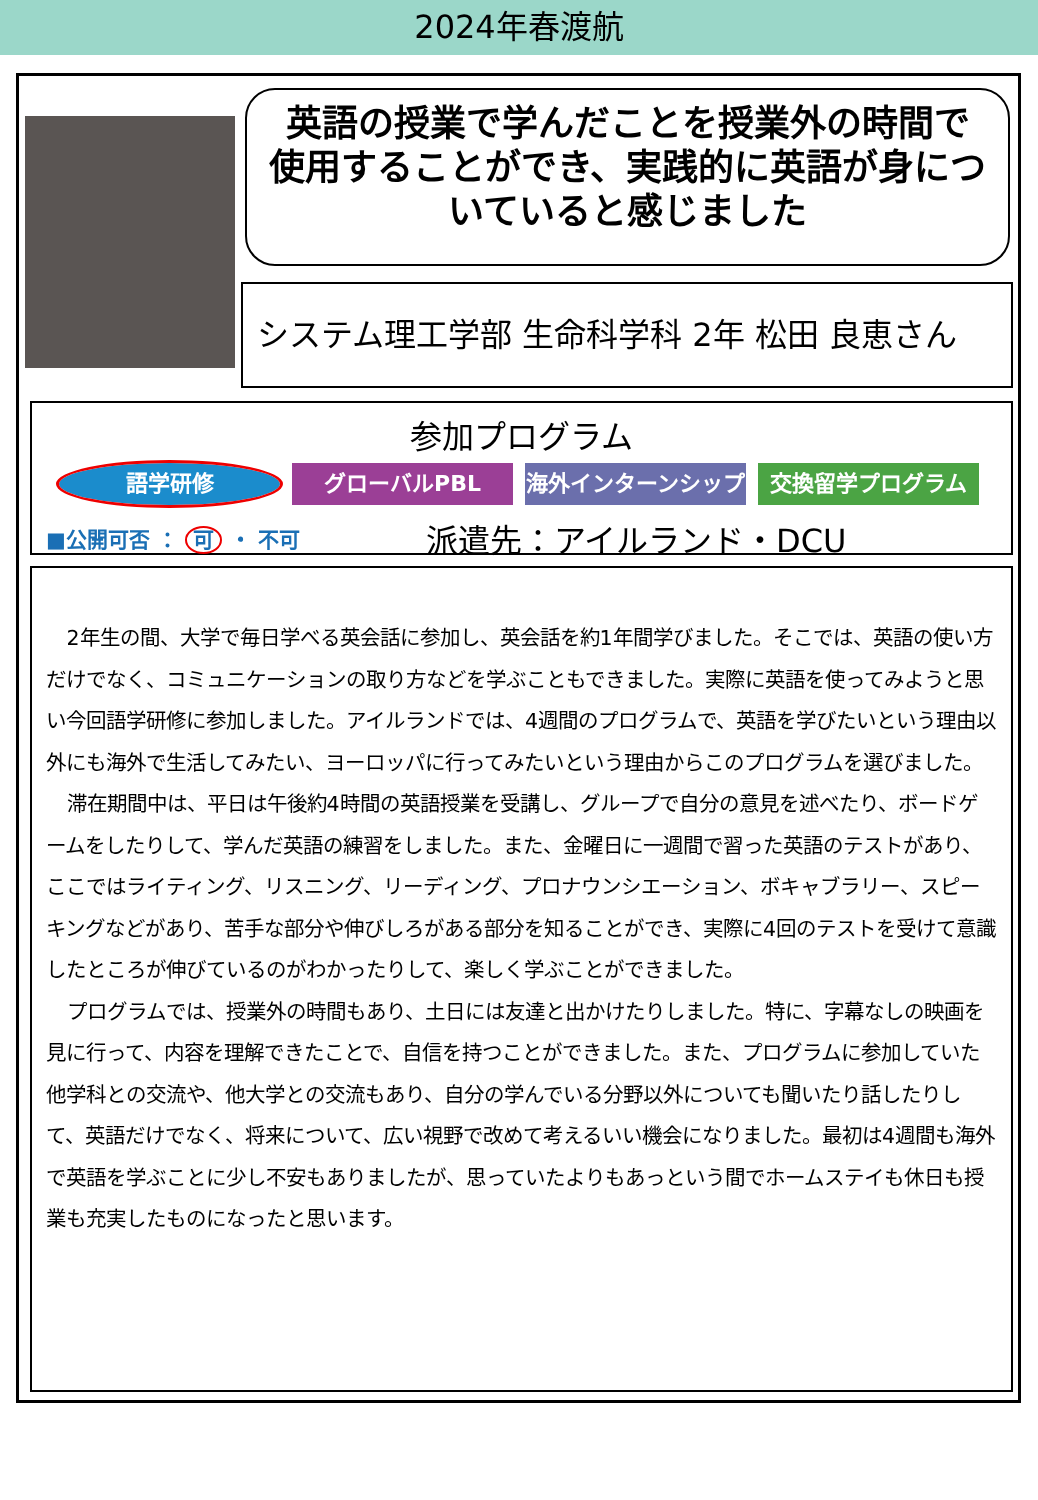2024年春渡航
英語の授業で学んだことを授業外の時間で
使用することができ、実践的に英語が身につ
いていると感じました
システム理工学部 生命科学科 2年 松田 良恵さん
参加プログラム
語学研修 グローバルPBL 海外インターンシップ 交換留学プログラム
■公開可否 ： 可 ・ 不可
派遣先：アイルランド・DCU
2年生の間、大学で毎日学べる英会話に参加し、英会話を約1年間学びました。そこでは、英語の使い方だけでなく、コミュニケーションの取り方などを学ぶこともできました。実際に英語を使ってみようと思い今回語学研修に参加しました。アイルランドでは、4週間のプログラムで、英語を学びたいという理由以外にも海外で生活してみたい、ヨーロッパに行ってみたいという理由からこのプログラムを選びました。
滞在期間中は、平日は午後約4時間の英語授業を受講し、グループで自分の意見を述べたり、ボードゲームをしたりして、学んだ英語の練習をしました。また、金曜日に一週間で習った英語のテストがあり、ここではライティング、リスニング、リーディング、プロナウンシエーション、ボキャブラリー、スピーキングなどがあり、苦手な部分や伸びしろがある部分を知ることができ、実際に4回のテストを受けて意識したところが伸びているのがわかったりして、楽しく学ぶことができました。
プログラムでは、授業外の時間もあり、土日には友達と出かけたりしました。特に、字幕なしの映画を見に行って、内容を理解できたことで、自信を持つことができました。また、プログラムに参加していた他学科との交流や、他大学との交流もあり、自分の学んでいる分野以外についても聞いたり話したりして、英語だけでなく、将来について、広い視野で改めて考えるいい機会になりました。最初は4週間も海外で英語を学ぶことに少し不安もありましたが、思っていたよりもあっという間でホームステイも休日も授業も充実したものになったと思います。